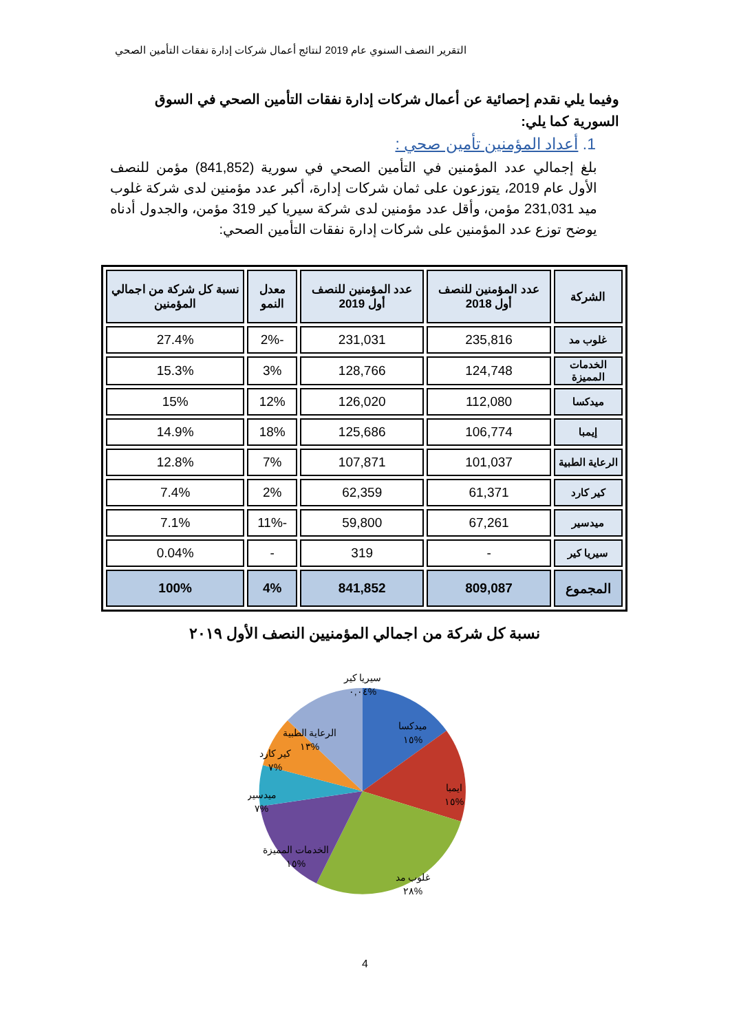التقرير النصف السنوي عام 2019 لنتائج أعمال شركات إدارة نفقات التأمين الصحي
وفيما يلي نقدم إحصائية عن أعمال شركات إدارة نفقات التأمين الصحي في السوق السورية كما يلي:
1. أعداد المؤمنين تأمين صحي :
بلغ إجمالي عدد المؤمنين في التأمين الصحي في سورية (841,852) مؤمن للنصف الأول عام 2019، يتوزعون على ثمان شركات إدارة، أكبر عدد مؤمنين لدى شركة غلوب ميد 231,031 مؤمن، وأقل عدد مؤمنين لدى شركة سيريا كير 319 مؤمن، والجدول أدناه يوضح توزع عدد المؤمنين على شركات إدارة نفقات التأمين الصحي:
| الشركة | عدد المؤمنين للنصف أول 2018 | عدد المؤمنين للنصف أول 2019 | معدل النمو | نسبة كل شركة من اجمالي المؤمنين |
| --- | --- | --- | --- | --- |
| غلوب مد | 235,816 | 231,031 | -2% | 27.4% |
| الخدمات المميزة | 124,748 | 128,766 | 3% | 15.3% |
| ميدكسا | 112,080 | 126,020 | 12% | 15% |
| إيمبا | 106,774 | 125,686 | 18% | 14.9% |
| الرعاية الطبية | 101,037 | 107,871 | 7% | 12.8% |
| كير كارد | 61,371 | 62,359 | 2% | 7.4% |
| ميدسير | 67,261 | 59,800 | -11% | 7.1% |
| سيريا كير | - | 319 | - | 0.04% |
| المجموع | 809,087 | 841,852 | 4% | 100% |
نسبة كل شركة من اجمالي المؤمنيين النصف الأول ٢٠١٩
سيريا كير
%٠,٠٤
ميدكسا
%١٥
الرعاية الطبية
%١٣
كير كارد
%٧
ايمبا
%١٥
ميدسير
%٧
الخدمات المميزة
%١٥
غلوب مد
%٢٨
4